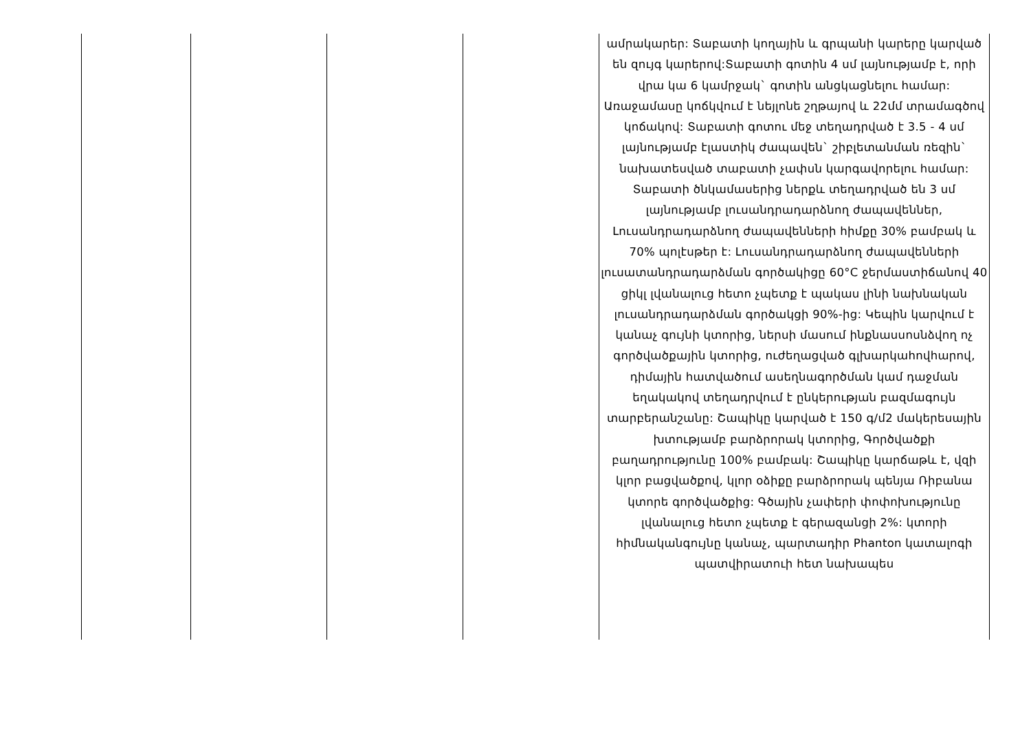| | | | | ամրակարեր: Տաբատի կողային և գրպանի կարերը կարված են զույգ կարերով:Տաբատի գոտին 4 սմ լայնությամբ է, որի վրա կա 6 կամրջակ` գոտին անցկացնելու համար: Առաջամասը կոճկվում է նեյլոնե շղթայով և 22մմ տրամագծով կոճակով: Տաբատի գոտու մեջ տեղադրված է 3.5 - 4 սմ լայնությամբ էլաստիկ ժապավեն` շիբլետանման ռեզին` նախատեսված տաբատի չափսն կարգավորելու համար: Տաբատի ծնկամասերից ներքև տեղադրված են 3 սմ լայնությամբ լուսանդրադարձնող ժապավեններ, Լուսանդրադարձնող ժապավենների հիմքը 30% բամբակ և 70% պոլէսթեր է: Լուսանդրադարձնող ժապավենների լուսատանդրադարձման գործակիցը 60°C ջերմաստիճանով 40 ցիկլ լվանալուց հետո չպետք է պակաս լինի նախնական լուսանդրադարձման գործակցի 90%-ից: Կեպին կարվում է կանաչ գույնի կտորից, ներսի մասում ինքնասսոսնձվող ոչ գործվածքային կտորից, ուժեղացված գլխարկահովհարով, դիմային հատվածում ասեղնագործման կամ դաջման եղակակով տեղադրվում է ընկերության բազմագույն տարբերանշանը: Շապիկը կարված է 150 գ/մ2 մակերեսային խտությամբ բարձրորակ կտորից, Գործվածքի բաղադրությունը 100% բամբակ: Շապիկը կարճաթև է, վզի կլոր բացվածքով, կլոր օձիքը բարձրորակ պենյա Ռիբանա կտորե գործվածքից: Գծային չափերի փոփոխությունը լվանալուց հետո չպետք է գերազանցի 2%: կտորի հիմնականգույնը կանաչ, պարտադիր Phanton կատալոգի պատվիրատուի հետ նախապես |